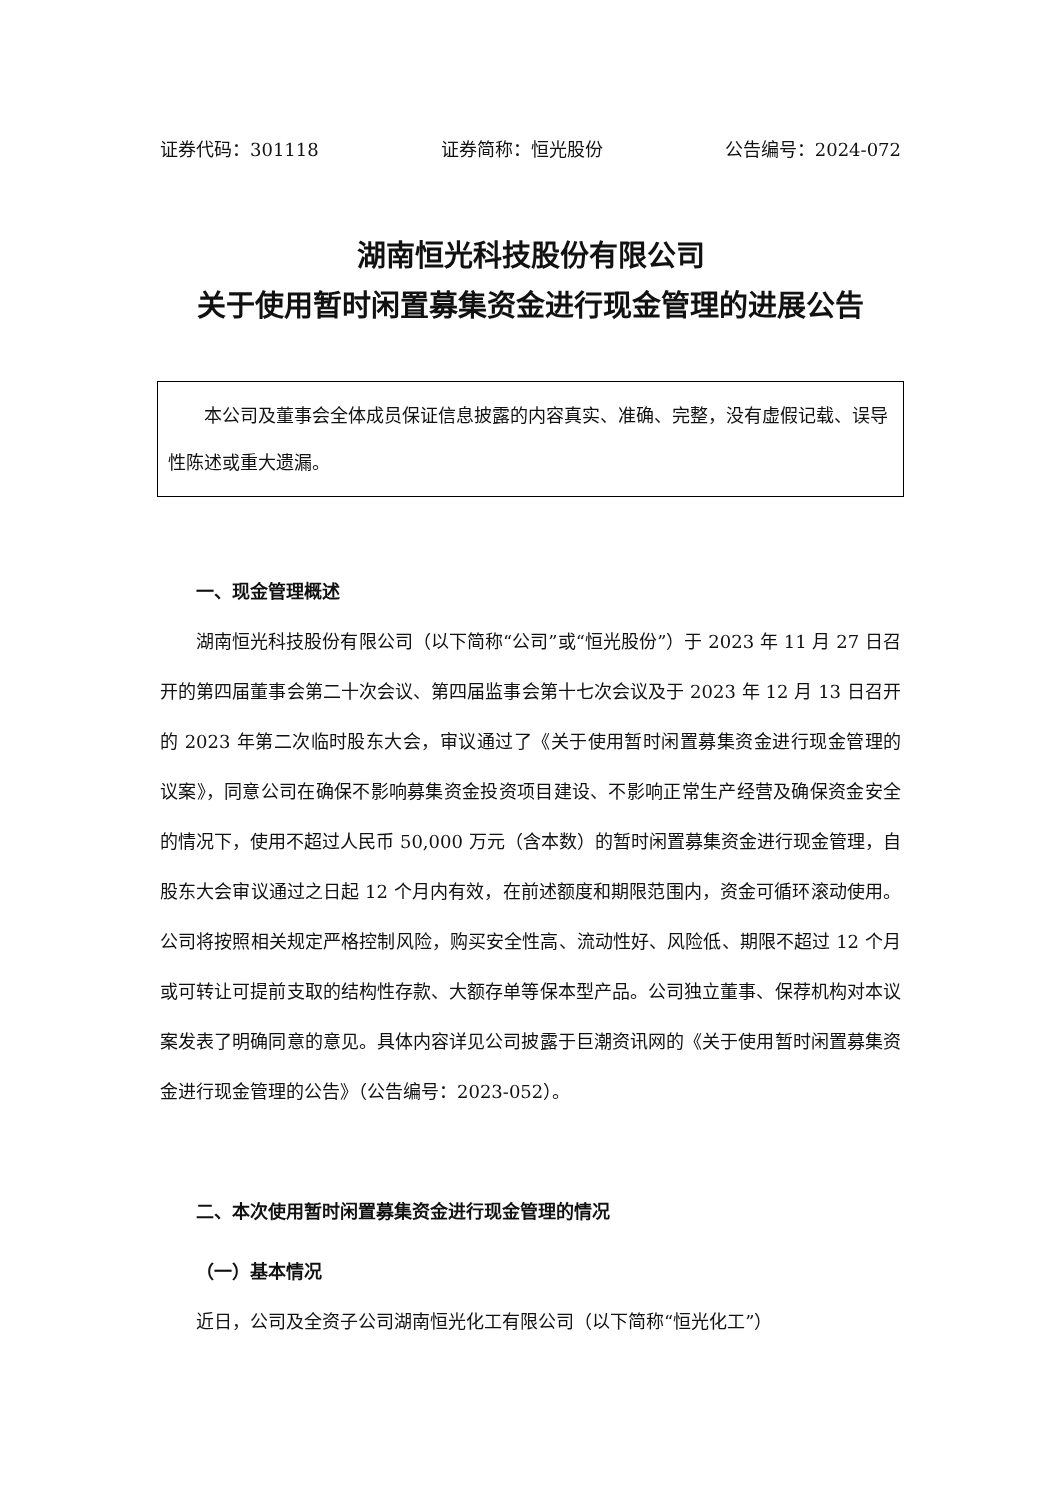证券代码：301118 证券简称：恒光股份 公告编号：2024-072
湖南恒光科技股份有限公司
关于使用暂时闲置募集资金进行现金管理的进展公告
本公司及董事会全体成员保证信息披露的内容真实、准确、完整，没有虚假记载、误导性陈述或重大遗漏。
一、现金管理概述
湖南恒光科技股份有限公司（以下简称“公司”或“恒光股份”）于 2023 年 11 月 27 日召开的第四届董事会第二十次会议、第四届监事会第十七次会议及于 2023 年 12 月 13 日召开的 2023 年第二次临时股东大会，审议通过了《关于使用暂时闲置募集资金进行现金管理的议案》，同意公司在确保不影响募集资金投资项目建设、不影响正常生产经营及确保资金安全的情况下，使用不超过人民币 50,000 万元（含本数）的暂时闲置募集资金进行现金管理，自股东大会审议通过之日起 12 个月内有效，在前述额度和期限范围内，资金可循环滚动使用。公司将按照相关规定严格控制风险，购买安全性高、流动性好、风险低、期限不超过 12 个月或可转让可提前支取的结构性存款、大额存单等保本型产品。公司独立董事、保荐机构对本议案发表了明确同意的意见。具体内容详见公司披露于巨潮资讯网的《关于使用暂时闲置募集资金进行现金管理的公告》（公告编号：2023-052）。
二、本次使用暂时闲置募集资金进行现金管理的情况
（一）基本情况
近日，公司及全资子公司湖南恒光化工有限公司（以下简称“恒光化工”）